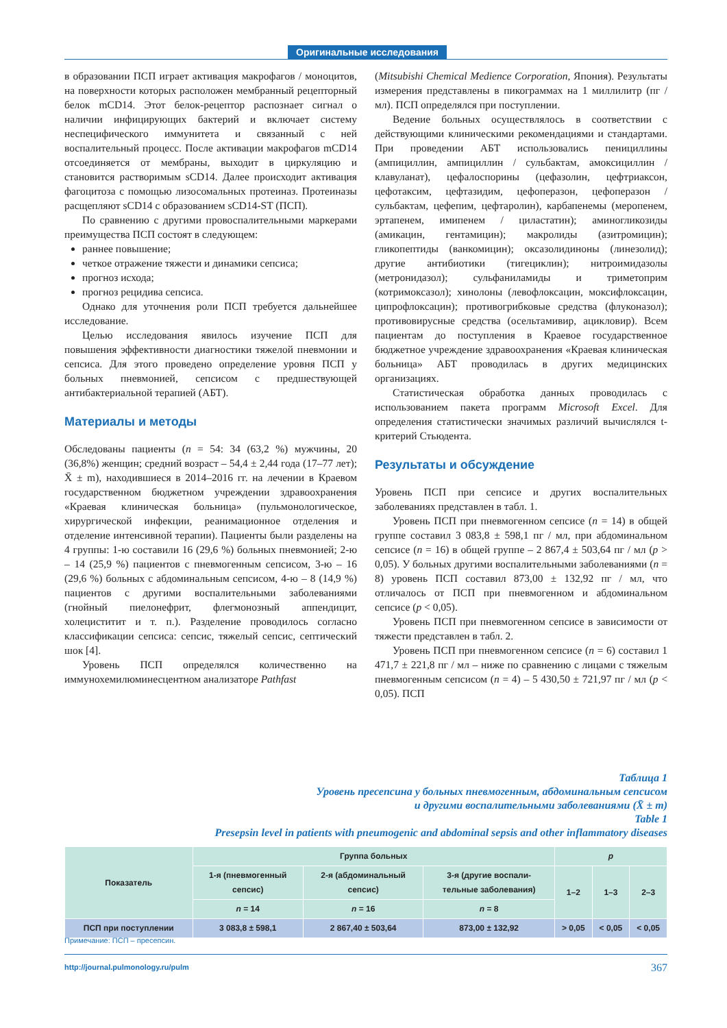Оригинальные исследования
в образовании ПСП играет активация макрофагов / моноцитов, на поверхности которых расположен мембранный рецепторный белок mCD14. Этот белок-рецептор распознает сигнал о наличии инфицирующих бактерий и включает систему неспецифического иммунитета и связанный с ней воспалительный процесс. После активации макрофагов mCD14 отсоединяется от мембраны, выходит в циркуляцию и становится растворимым sCD14. Далее происходит активация фагоцитоза с помощью лизосомальных протеиназ. Протеиназы расщепляют sCD14 с образованием sCD14-ST (ПСП).
По сравнению с другими провоспалительными маркерами преимущества ПСП состоят в следующем:
раннее повышение;
четкое отражение тяжести и динамики сепсиса;
прогноз исхода;
прогноз рецидива сепсиса.
Однако для уточнения роли ПСП требуется дальнейшее исследование.
Целью исследования явилось изучение ПСП для повышения эффективности диагностики тяжелой пневмонии и сепсиса. Для этого проведено определение уровня ПСП у больных пневмонией, сепсисом с предшествующей антибактериальной терапией (АБТ).
Материалы и методы
Обследованы пациенты (n = 54: 34 (63,2 %) мужчины, 20 (36,8%) женщин; средний возраст – 54,4 ± 2,44 года (17–77 лет); X̄ ± m), находившиеся в 2014–2016 гг. на лечении в Краевом государственном бюджетном учреждении здравоохранения «Краевая клиническая больница» (пульмонологическое, хирургической инфекции, реанимационное отделения и отделение интенсивной терапии). Пациенты были разделены на 4 группы: 1-ю составили 16 (29,6 %) больных пневмонией; 2-ю – 14 (25,9 %) пациентов с пневмогенным сепсисом, 3-ю – 16 (29,6 %) больных с абдоминальным сепсисом, 4-ю – 8 (14,9 %) пациентов с другими воспалительными заболеваниями (гнойный пиелонефрит, флегмонозный аппендицит, холециститит и т. п.). Разделение проводилось согласно классификации сепсиса: сепсис, тяжелый сепсис, септический шок [4].
Уровень ПСП определялся количественно на иммунохемилюминесцентном анализаторе Pathfast
(Mitsubishi Chemical Medience Corporation, Япония). Результаты измерения представлены в пикограммах на 1 миллилитр (пг / мл). ПСП определялся при поступлении.
Ведение больных осуществлялось в соответствии с действующими клиническими рекомендациями и стандартами. При проведении АБТ использовались пенициллины (ампициллин, ампициллин / сульбактам, амоксициллин / клавуланат), цефалоспорины (цефазолин, цефтриаксон, цефотаксим, цефтазидим, цефоперазон, цефоперазон / сульбактам, цефепим, цефтаролин), карбапенемы (меропенем, эртапенем, имипенем / циластатин); аминогликозиды (амикацин, гентамицин); макролиды (азитромицин); гликопептиды (ванкомицин); оксазолидиноны (линезолид); другие антибиотики (тигециклин); нитроимидазолы (метронидазол); сульфаниламиды и триметоприм (котримоксазол); хинолоны (левофлоксацин, моксифлоксацин, ципрофлоксацин); противогрибковые средства (флуконазол); противовирусные средства (осельтамивир, ацикловир). Всем пациентам до поступления в Краевое государственное бюджетное учреждение здравоохранения «Краевая клиническая больница» АБТ проводилась в других медицинских организациях.
Статистическая обработка данных проводилась с использованием пакета программ Microsoft Excel. Для определения статистически значимых различий вычислялся t-критерий Стьюдента.
Результаты и обсуждение
Уровень ПСП при сепсисе и других воспалительных заболеваниях представлен в табл. 1.
Уровень ПСП при пневмогенном сепсисе (n = 14) в общей группе составил 3 083,8 ± 598,1 пг / мл, при абдоминальном сепсисе (n = 16) в общей группе – 2 867,4 ± 503,64 пг / мл (p > 0,05). У больных другими воспалительными заболеваниями (n = 8) уровень ПСП составил 873,00 ± 132,92 пг / мл, что отличалось от ПСП при пневмогенном и абдоминальном сепсисе (p < 0,05).
Уровень ПСП при пневмогенном сепсисе в зависимости от тяжести представлен в табл. 2.
Уровень ПСП при пневмогенном сепсисе (n = 6) составил 1 471,7 ± 221,8 пг / мл – ниже по сравнению с лицами с тяжелым пневмогенным сепсисом (n = 4) – 5 430,50 ± 721,97 пг / мл (p < 0,05). ПСП
Таблица 1
Уровень пресепсина у больных пневмогенным, абдоминальным сепсисом
и другими воспалительными заболеваниями (X̄ ± m)
Table 1
Presepsin level in patients with pneumogenic and abdominal sepsis and other inflammatory diseases
| Показатель | Группа больных | | | p | | |
| --- | --- | --- | --- | --- | --- | --- |
| | 1-я (пневмогенный сепсис) | 2-я (абдоминальный сепсис) | 3-я (другие воспали- тельные заболевания) | 1–2 | 1–3 | 2–3 |
| | n = 14 | n = 16 | n = 8 | | | |
| ПСП при поступлении | 3 083,8 ± 598,1 | 2 867,40 ± 503,64 | 873,00 ± 132,92 | > 0,05 | < 0,05 | < 0,05 |
Примечание: ПСП – пресепсин.
http://journal.pulmonology.ru/pulm 367